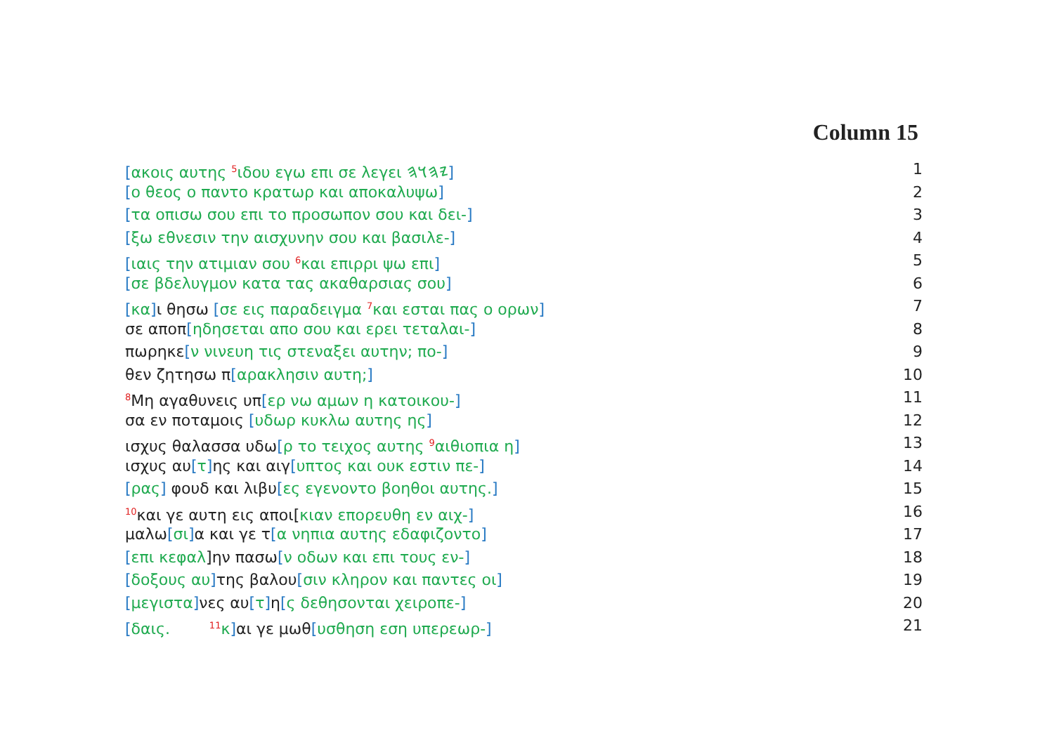Column 15
[ακοις αυτης <sup>5</sup>ιδου εγω επι σε λεγει 𐤉𐤄𐤅𐤄] 1
[ο θεος ο παντο κρατωρ και αποκαλυψω] 2
[τα οπισω σου επι το προσωπον σου και δει-] 3
[ξω εθνεσιν την αισχυνην σου και βασιλε-] 4
[ιαις την ατιμιαν σου <sup>6</sup>και επιρρι ψω επι] 5
[σε βδελυγμον κατα τας ακαθαρσιας σου] 6
[κα] ι θησω [σε εις παραδειγμα <sup>7</sup>και εσται πας ο ορων] 7
σε αποπ[ηδησεται απο σου και ερει τεταλαι-] 8
πωρηκε[ν νινευη τις στεναξει αυτην; πο-] 9
θεν ζητησω π[αρακλησιν αυτη;] 10
<sup>8</sup> Μη αγαθυνεις υπ[ερ νω αμων η κατοικου-] 11
σα εν ποταμοις [υδωρ κυκλω αυτης ης] 12
ισχυς θαλασσα υδω[ρ το τειχος αυτης <sup>9</sup>αιθιοπια η] 13
ισχυς αυ[τ] ης και αιγ[υπτος και ουκ εστιν πε-] 14
[ρας] φουδ και λιβυ[ες εγενοντο βοηθοι αυτης.] 15
<sup>10</sup> και γε αυτη εις αποι[κιαν επορευθη εν αιχ-] 16
μαλω[σι] α και γε τ[α νηπια αυτης εδαφιζοντο] 17
[επι κεφαλ]ην πασω[ν οδων και επι τους εν-] 18
[δοξους αυ] της βαλου[σιν κληρον και παντες οι] 19
[μεγιστα] νες αυ[τ] η[ς δεθησονται χειροπε-] 20
[δαις. <sup>11</sup>κ] αι γε μωθ[υσθηση εση υπερεωρ-] 21